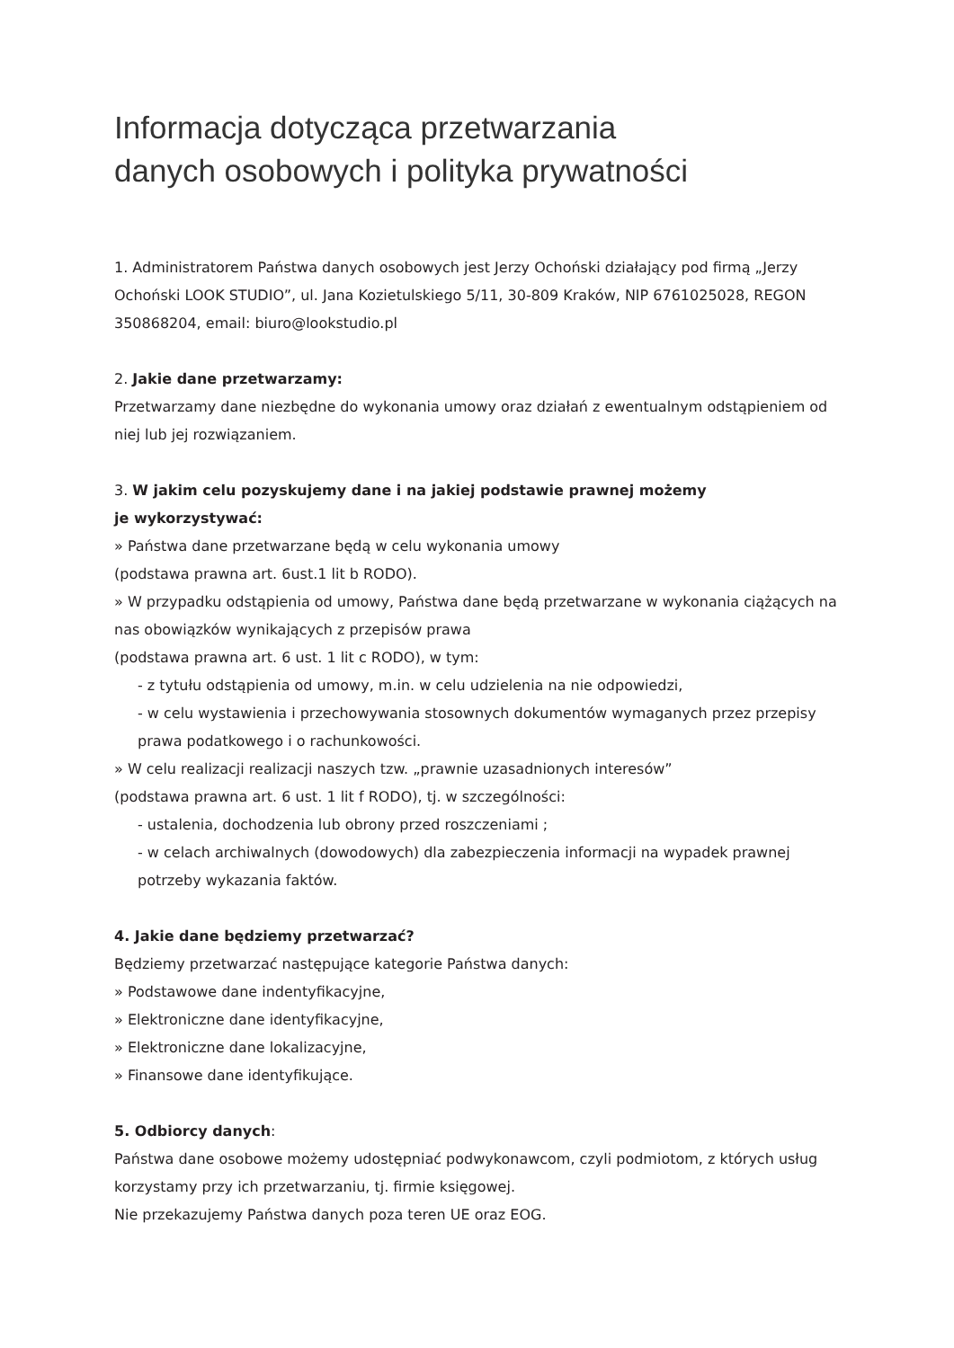Informacja dotycząca przetwarzania
danych osobowych i polityka prywatności
1. Administratorem Państwa danych osobowych jest Jerzy Ochoński działający pod firmą „Jerzy Ochoński LOOK STUDIO”, ul. Jana Kozietulskiego 5/11, 30-809 Kraków, NIP 6761025028, REGON 350868204, email: biuro@lookstudio.pl
2. Jakie dane przetwarzamy:
Przetwarzamy dane niezbędne do wykonania umowy oraz działań z ewentualnym odstąpieniem od niej lub jej rozwiązaniem.
3. W jakim celu pozyskujemy dane i na jakiej podstawie prawnej możemy
je wykorzystywać:
» Państwa dane przetwarzane będą w celu wykonania umowy
(podstawa prawna art. 6ust.1 lit b RODO).
» W przypadku odstąpienia od umowy, Państwa dane będą przetwarzane w wykonania ciążących na nas obowiązków wynikających z przepisów prawa
(podstawa prawna art. 6 ust. 1 lit c RODO), w tym:
- z tytułu odstąpienia od umowy, m.in. w celu udzielenia na nie odpowiedzi,
- w celu wystawienia i przechowywania stosownych dokumentów wymaganych przez przepisy prawa podatkowego i o rachunkowości.
» W celu realizacji realizacji naszych tzw. „prawnie uzasadnionych interesów”
(podstawa prawna art. 6 ust. 1 lit f RODO), tj. w szczególności:
- ustalenia, dochodzenia lub obrony przed roszczeniami ;
- w celach archiwalnych (dowodowych) dla zabezpieczenia informacji na wypadek prawnej potrzeby wykazania faktów.
4. Jakie dane będziemy przetwarzać?
Będziemy przetwarzać następujące kategorie Państwa danych:
» Podstawowe dane indentyfikacyjne,
» Elektroniczne dane identyfikacyjne,
» Elektroniczne dane lokalizacyjne,
» Finansowe dane identyfikujące.
5. Odbiorcy danych:
Państwa dane osobowe możemy udostępniać podwykonawcom, czyli podmiotom, z których usług korzystamy przy ich przetwarzaniu, tj. firmie księgowej.
Nie przekazujemy Państwa danych poza teren UE oraz EOG.